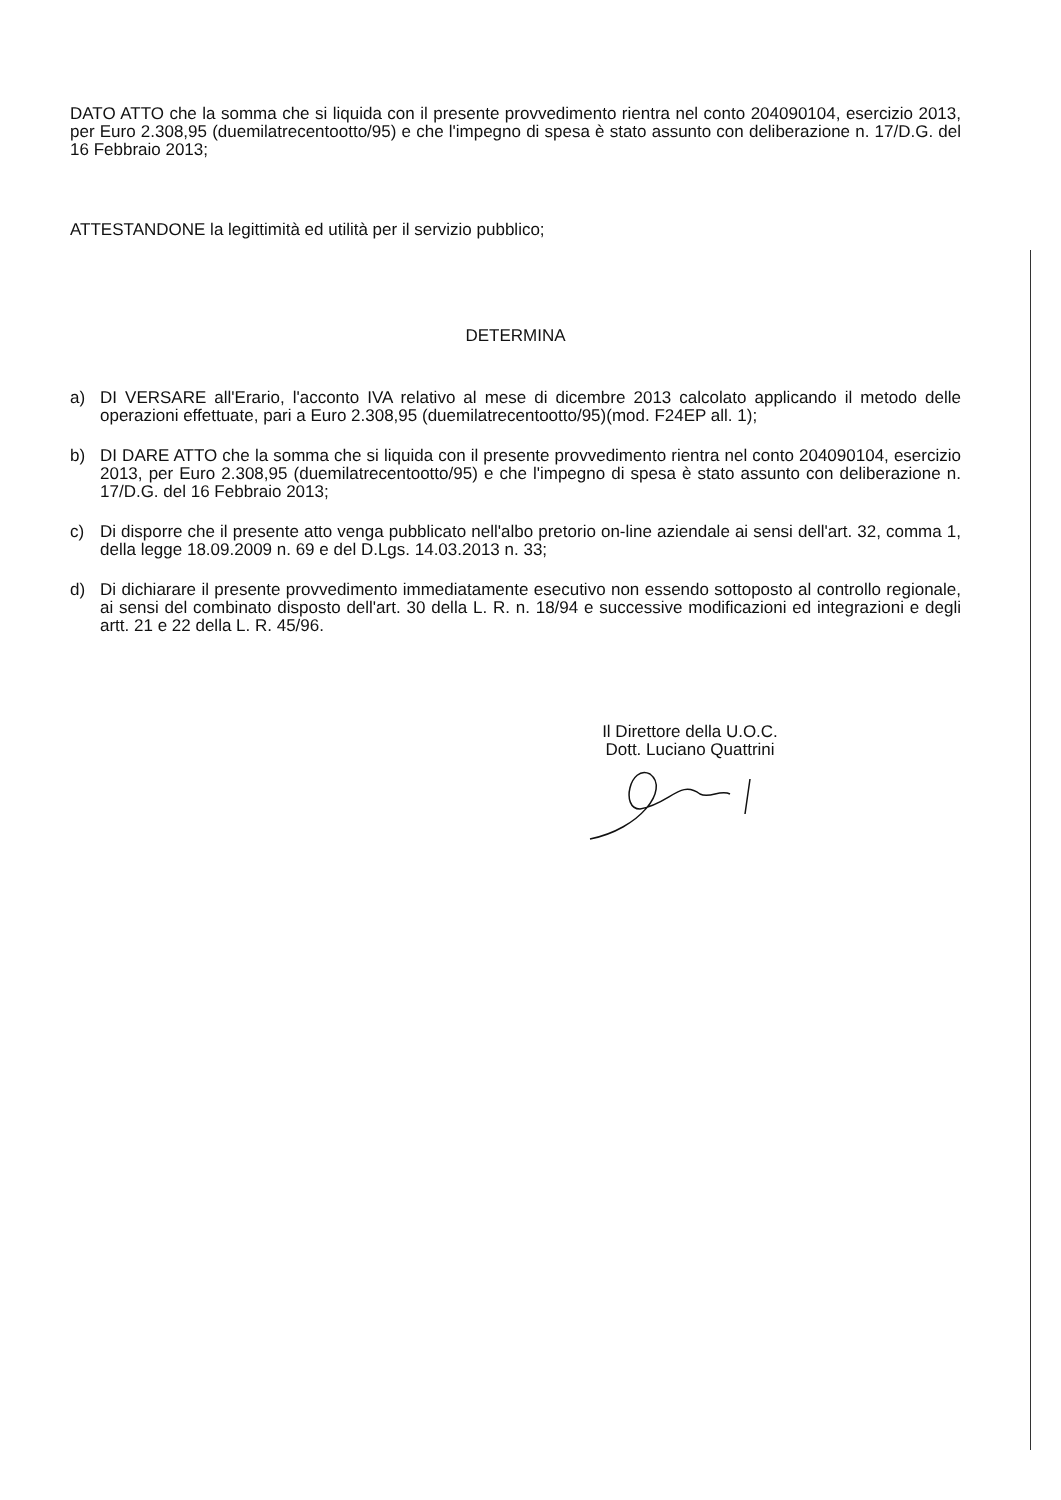DATO ATTO che la somma che si liquida con il presente provvedimento rientra nel conto 204090104, esercizio 2013, per Euro 2.308,95 (duemilatrecentootto/95) e che l'impegno di spesa è stato assunto con deliberazione n. 17/D.G. del 16 Febbraio 2013;
ATTESTANDONE la legittimità ed utilità per il servizio pubblico;
DETERMINA
a) DI VERSARE all'Erario, l'acconto IVA relativo al mese di dicembre 2013 calcolato applicando il metodo delle operazioni effettuate, pari a Euro 2.308,95 (duemilatrecentootto/95)(mod. F24EP all. 1);
b) DI DARE ATTO che la somma che si liquida con il presente provvedimento rientra nel conto 204090104, esercizio 2013, per Euro 2.308,95 (duemilatrecentootto/95) e che l'impegno di spesa è stato assunto con deliberazione n. 17/D.G. del 16 Febbraio 2013;
c) Di disporre che il presente atto venga pubblicato nell'albo pretorio on-line aziendale ai sensi dell'art. 32, comma 1, della legge 18.09.2009 n. 69 e del D.Lgs. 14.03.2013 n. 33;
d) Di dichiarare il presente provvedimento immediatamente esecutivo non essendo sottoposto al controllo regionale, ai sensi del combinato disposto dell'art. 30 della L. R. n. 18/94 e successive modificazioni ed integrazioni e degli artt. 21 e 22 della L. R. 45/96.
Il Direttore della U.O.C.
Dott. Luciano Quattrini